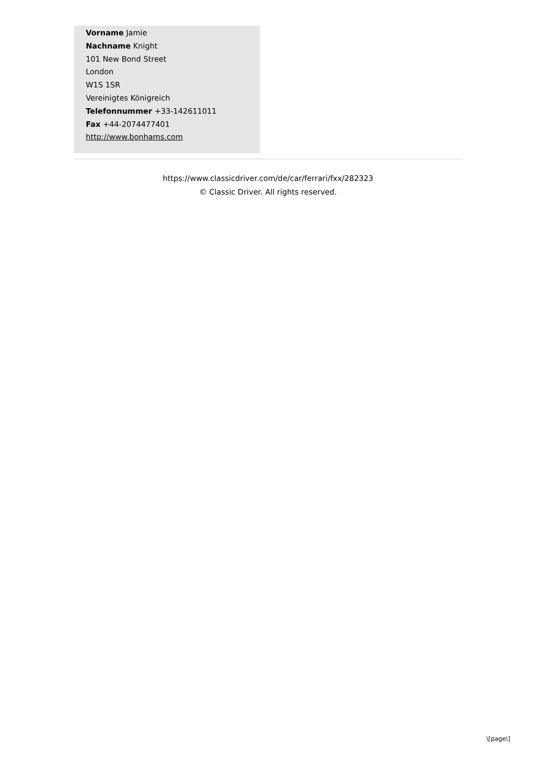Vorname Jamie
Nachname Knight
101 New Bond Street
London
W1S 1SR
Vereinigtes Königreich
Telefonnummer +33-142611011
Fax +44-2074477401
http://www.bonhams.com
https://www.classicdriver.com/de/car/ferrari/fxx/282323
© Classic Driver. All rights reserved.
\[page\]